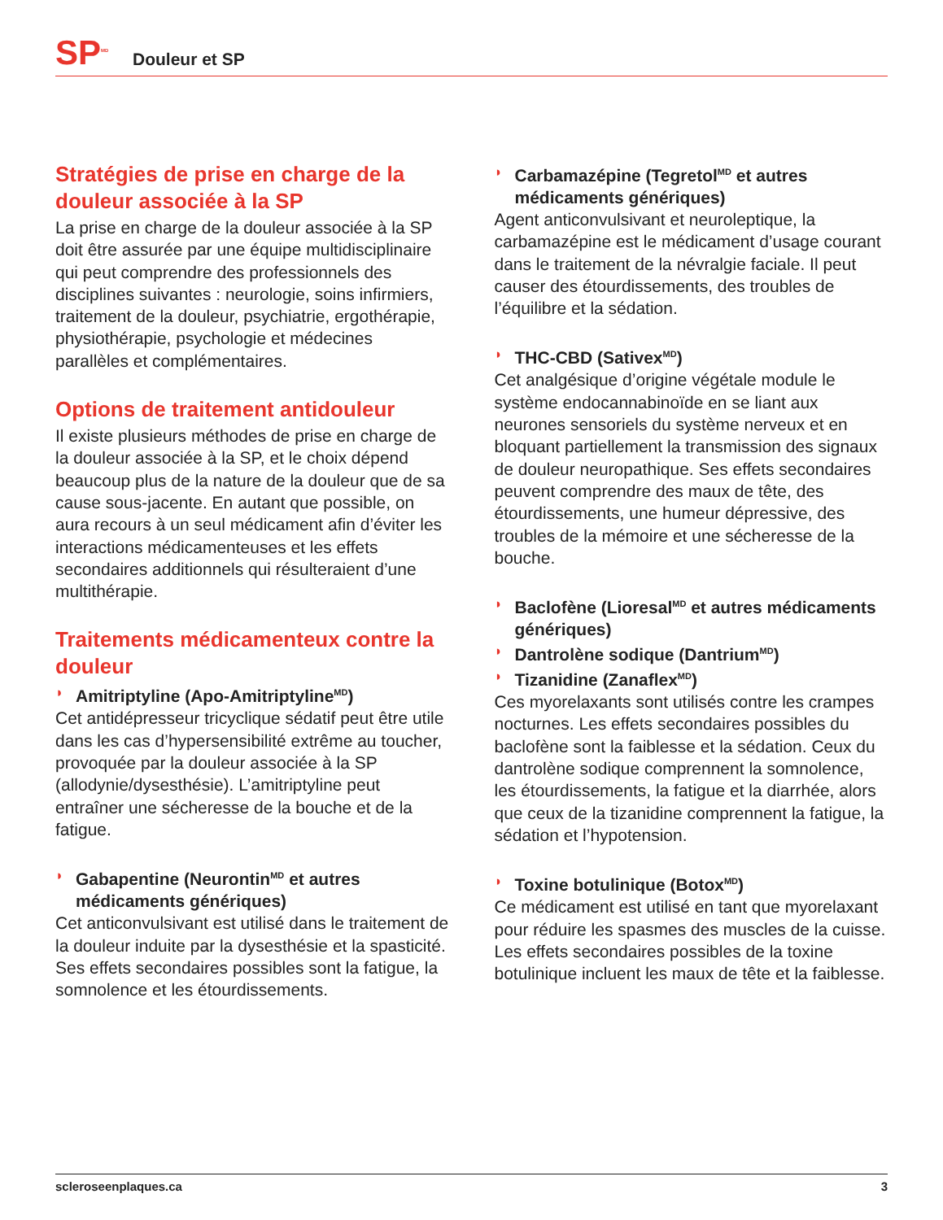SP<sup>MD</sup>
Douleur et SP
Stratégies de prise en charge de la douleur associée à la SP
La prise en charge de la douleur associée à la SP doit être assurée par une équipe multidisciplinaire qui peut comprendre des professionnels des disciplines suivantes : neurologie, soins infirmiers, traitement de la douleur, psychiatrie, ergothérapie, physiothérapie, psychologie et médecines parallèles et complémentaires.
Options de traitement antidouleur
Il existe plusieurs méthodes de prise en charge de la douleur associée à la SP, et le choix dépend beaucoup plus de la nature de la douleur que de sa cause sous-jacente. En autant que possible, on aura recours à un seul médicament afin d’éviter les interactions médicamenteuses et les effets secondaires additionnels qui résulteraient d’une multithérapie.
Traitements médicamenteux contre la douleur
◗ Amitriptyline (Apo-Amitriptyline<sup>MD</sup>)
Cet antidépresseur tricyclique sédatif peut être utile dans les cas d’hypersensibilité extrême au toucher, provoquée par la douleur associée à la SP (allodynie/dysesthésie). L’amitriptyline peut entraîner une sécheresse de la bouche et de la fatigue.
◗ Gabapentine (Neurontin<sup>MD</sup> et autres médicaments génériques)
Cet anticonvulsivant est utilisé dans le traitement de la douleur induite par la dysesthésie et la spasticité. Ses effets secondaires possibles sont la fatigue, la somnolence et les étourdissements.
◗ Carbamazépine (Tegretol<sup>MD</sup> et autres médicaments génériques)
Agent anticonvulsivant et neuroleptique, la carbamazépine est le médicament d’usage courant dans le traitement de la névralgie faciale. Il peut causer des étourdissements, des troubles de l’équilibre et la sédation.
◗ THC-CBD (Sativex<sup>MD</sup>)
Cet analgésique d’origine végétale module le système endocannabinoïde en se liant aux neurones sensoriels du système nerveux et en bloquant partiellement la transmission des signaux de douleur neuropathique. Ses effets secondaires peuvent comprendre des maux de tête, des étourdissements, une humeur dépressive, des troubles de la mémoire et une sécheresse de la bouche.
◗ Baclofène (Lioresal<sup>MD</sup> et autres médicaments génériques)
◗ Dantrolène sodique (Dantrium<sup>MD</sup>)
◗ Tizanidine (Zanaflex<sup>MD</sup>)
Ces myorelaxants sont utilisés contre les crampes nocturnes. Les effets secondaires possibles du baclofène sont la faiblesse et la sédation. Ceux du dantrolène sodique comprennent la somnolence, les étourdissements, la fatigue et la diarrhée, alors que ceux de la tizanidine comprennent la fatigue, la sédation et l’hypotension.
◗ Toxine botulinique (Botox<sup>MD</sup>)
Ce médicament est utilisé en tant que myorelaxant pour réduire les spasmes des muscles de la cuisse. Les effets secondaires possibles de la toxine botulinique incluent les maux de tête et la faiblesse.
scleroseenplaques.ca 3